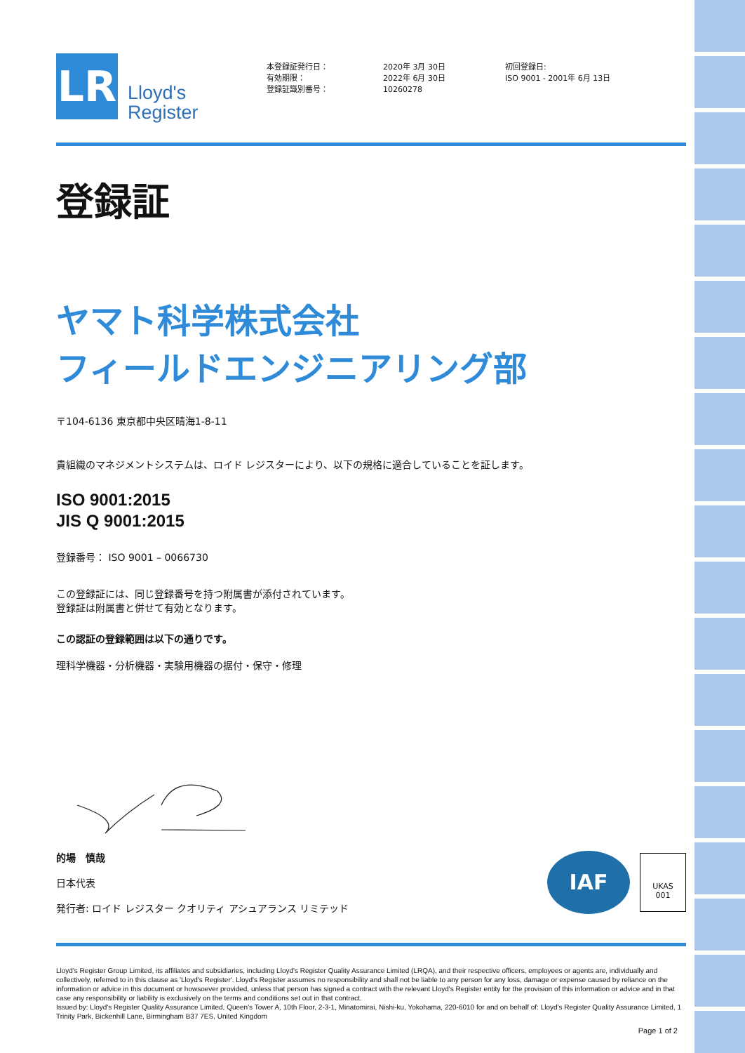LR
Lloyd's
Register
本登録証発行日：
有効期限：
登録証識別番号：
2020年 3月 30日
2022年 6月 30日
10260278
初回登録日:
ISO 9001 - 2001年 6月 13日
登録証
ヤマト科学株式会社
フィールドエンジニアリング部
〒104-6136 東京都中央区晴海1-8-11
貴組織のマネジメントシステムは、ロイド レジスターにより、以下の規格に適合していることを証します。
ISO 9001:2015
JIS Q 9001:2015
登録番号： ISO 9001 – 0066730
この登録証には、同じ登録番号を持つ附属書が添付されています。
登録証は附属書と併せて有効となります。
この認証の登録範囲は以下の通りです。
理科学機器・分析機器・実験用機器の据付・保守・修理
的場　慎哉
日本代表
発行者: ロイド レジスター クオリティ アシュアランス リミテッド
IAF
UKAS
001
Lloyd's Register Group Limited, its affiliates and subsidiaries, including Lloyd's Register Quality Assurance Limited (LRQA), and their respective officers, employees or agents are, individually and collectively, referred to in this clause as 'Lloyd's Register'. Lloyd's Register assumes no responsibility and shall not be liable to any person for any loss, damage or expense caused by reliance on the information or advice in this document or howsoever provided, unless that person has signed a contract with the relevant Lloyd's Register entity for the provision of this information or advice and in that case any responsibility or liability is exclusively on the terms and conditions set out in that contract.
Issued by: Lloyd's Register Quality Assurance Limited, Queen's Tower A, 10th Floor, 2-3-1, Minatomirai, Nishi-ku, Yokohama, 220-6010 for and on behalf of: Lloyd's Register Quality Assurance Limited, 1 Trinity Park, Bickenhill Lane, Birmingham B37 7ES, United Kingdom
Page 1 of 2